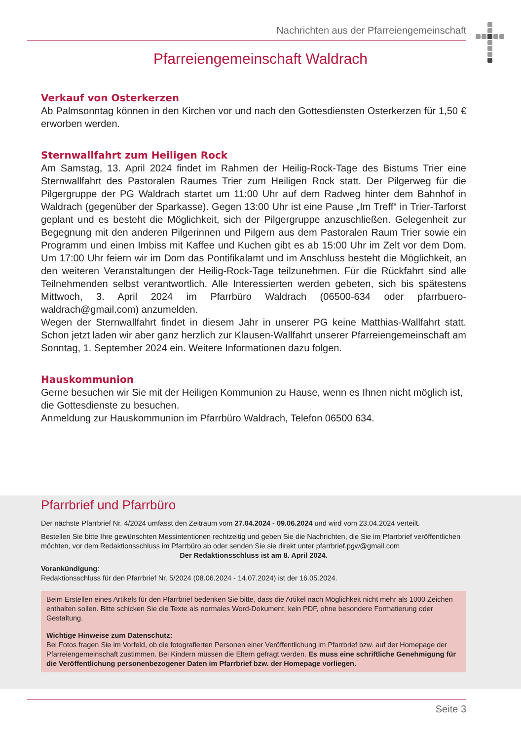Nachrichten aus der Pfarreiengemeinschaft
Pfarreiengemeinschaft Waldrach
Verkauf von Osterkerzen
Ab Palmsonntag können in den Kirchen vor und nach den Gottesdiensten Osterkerzen für 1,50 € erworben werden.
Sternwallfahrt zum Heiligen Rock
Am Samstag, 13. April 2024 findet im Rahmen der Heilig-Rock-Tage des Bistums Trier eine Sternwallfahrt des Pastoralen Raumes Trier zum Heiligen Rock statt. Der Pilgerweg für die Pilgergruppe der PG Waldrach startet um 11:00 Uhr auf dem Radweg hinter dem Bahnhof in Waldrach (gegenüber der Sparkasse). Gegen 13:00 Uhr ist eine Pause „Im Treff“ in Trier-Tarforst geplant und es besteht die Möglichkeit, sich der Pilgergruppe anzuschließen. Gelegenheit zur Begegnung mit den anderen Pilgerinnen und Pilgern aus dem Pastoralen Raum Trier sowie ein Programm und einen Imbiss mit Kaffee und Kuchen gibt es ab 15:00 Uhr im Zelt vor dem Dom. Um 17:00 Uhr feiern wir im Dom das Pontifikalamt und im Anschluss besteht die Möglichkeit, an den weiteren Veranstaltungen der Heilig-Rock-Tage teilzunehmen. Für die Rückfahrt sind alle Teilnehmenden selbst verantwortlich. Alle Interessierten werden gebeten, sich bis spätestens Mittwoch, 3. April 2024 im Pfarrbüro Waldrach (06500-634 oder pfarrbuero-waldrach@gmail.com) anzumelden.
Wegen der Sternwallfahrt findet in diesem Jahr in unserer PG keine Matthias-Wallfahrt statt. Schon jetzt laden wir aber ganz herzlich zur Klausen-Wallfahrt unserer Pfarreiengemeinschaft am Sonntag, 1. September 2024 ein. Weitere Informationen dazu folgen.
Hauskommunion
Gerne besuchen wir Sie mit der Heiligen Kommunion zu Hause, wenn es Ihnen nicht möglich ist, die Gottesdienste zu besuchen.
Anmeldung zur Hauskommunion im Pfarrbüro Waldrach, Telefon 06500 634.
Pfarrbrief und Pfarrbüro
Der nächste Pfarrbrief Nr. 4/2024 umfasst den Zeitraum vom 27.04.2024 - 09.06.2024 und wird vom 23.04.2024 verteilt.
Bestellen Sie bitte Ihre gewünschten Messintentionen rechtzeitig und geben Sie die Nachrichten, die Sie im Pfarrbrief veröffentlichen möchten, vor dem Redaktionsschluss im Pfarrbüro ab oder senden Sie sie direkt unter pfarrbrief.pgw@gmail.com
Der Redaktionsschluss ist am 8. April 2024.
Vorankündigung:
Redaktionsschluss für den Pfarrbrief Nr. 5/2024 (08.06.2024 - 14.07.2024) ist der 16.05.2024.
Beim Erstellen eines Artikels für den Pfarrbrief bedenken Sie bitte, dass die Artikel nach Möglichkeit nicht mehr als 1000 Zeichen enthalten sollen. Bitte schicken Sie die Texte als normales Word-Dokument, kein PDF, ohne besondere Formatierung oder Gestaltung.
Wichtige Hinweise zum Datenschutz:
Bei Fotos fragen Sie im Vorfeld, ob die fotografierten Personen einer Veröffentlichung im Pfarrbrief bzw. auf der Homepage der Pfarreiengemeinschaft zustimmen. Bei Kindern müssen die Eltern gefragt werden. Es muss eine schriftliche Genehmigung für die Veröffentlichung personenbezogener Daten im Pfarrbrief bzw. der Homepage vorliegen.
Seite 3